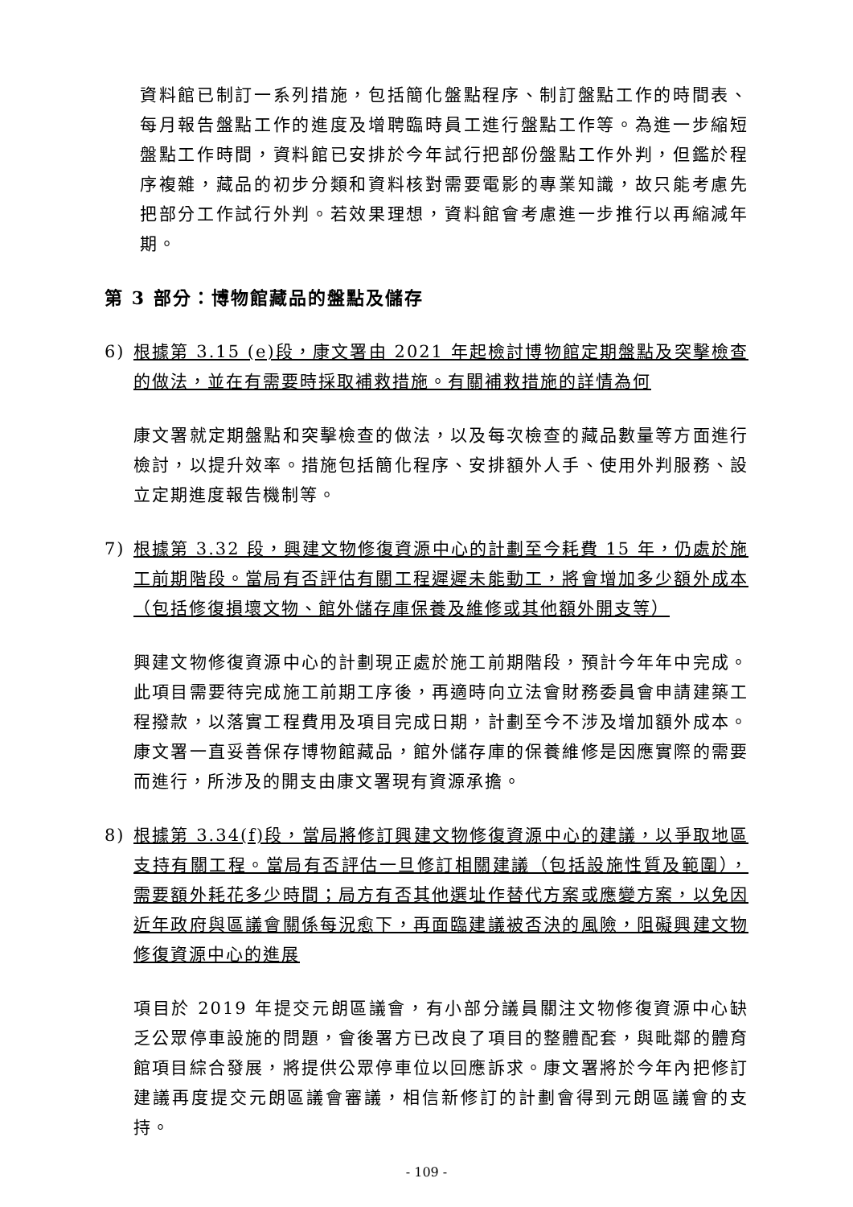資料館已制訂一系列措施，包括簡化盤點程序、制訂盤點工作的時間表、每月報告盤點工作的進度及增聘臨時員工進行盤點工作等。為進一步縮短盤點工作時間，資料館已安排於今年試行把部份盤點工作外判，但鑑於程序複雜，藏品的初步分類和資料核對需要電影的專業知識，故只能考慮先把部分工作試行外判。若效果理想，資料館會考慮進一步推行以再縮減年期。
第 3 部分：博物館藏品的盤點及儲存
6) 根據第 3.15 (e)段，康文署由 2021 年起檢討博物館定期盤點及突擊檢查的做法，並在有需要時採取補救措施。有關補救措施的詳情為何
康文署就定期盤點和突擊檢查的做法，以及每次檢查的藏品數量等方面進行檢討，以提升效率。措施包括簡化程序、安排額外人手、使用外判服務、設立定期進度報告機制等。
7) 根據第 3.32 段，興建文物修復資源中心的計劃至今耗費 15 年，仍處於施工前期階段。當局有否評估有關工程遲遲未能動工，將會增加多少額外成本（包括修復損壞文物、館外儲存庫保養及維修或其他額外開支等）
興建文物修復資源中心的計劃現正處於施工前期階段，預計今年年中完成。此項目需要待完成施工前期工序後，再適時向立法會財務委員會申請建築工程撥款，以落實工程費用及項目完成日期，計劃至今不涉及增加額外成本。康文署一直妥善保存博物館藏品，館外儲存庫的保養維修是因應實際的需要而進行，所涉及的開支由康文署現有資源承擔。
8) 根據第 3.34(f)段，當局將修訂興建文物修復資源中心的建議，以爭取地區支持有關工程。當局有否評估一旦修訂相關建議（包括設施性質及範圍），需要額外耗花多少時間；局方有否其他選址作替代方案或應變方案，以免因近年政府與區議會關係每況愈下，再面臨建議被否決的風險，阻礙興建文物修復資源中心的進展
項目於 2019 年提交元朗區議會，有小部分議員關注文物修復資源中心缺乏公眾停車設施的問題，會後署方已改良了項目的整體配套，與毗鄰的體育館項目綜合發展，將提供公眾停車位以回應訴求。康文署將於今年內把修訂建議再度提交元朗區議會審議，相信新修訂的計劃會得到元朗區議會的支持。
- 109 -